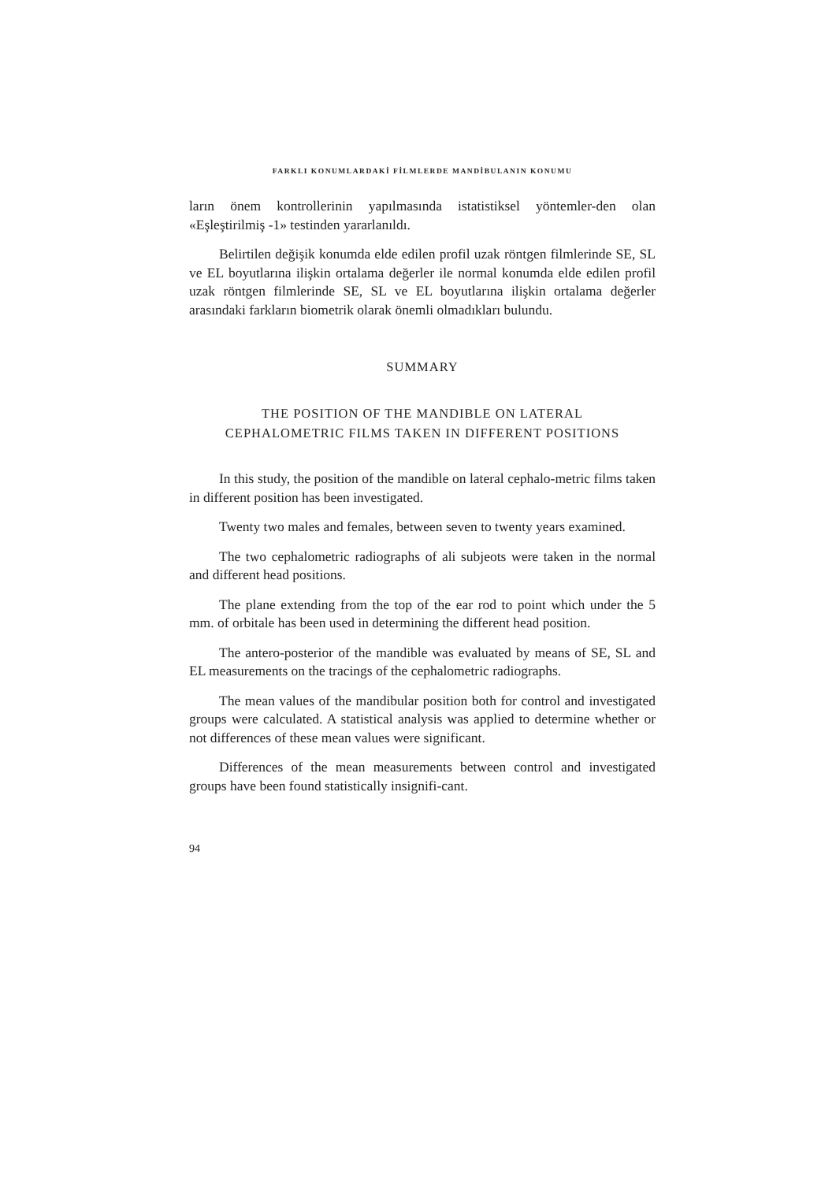FARKLI KONUMLARDAKİ FİLMLERDE MANDİBULANIN KONUMU
ların önem kontrollerinin yapılmasında istatistiksel yöntemler-den olan «Eşleştirilmiş -1» testinden yararlanıldı.
Belirtilen değişik konumda elde edilen profil uzak röntgen filmlerinde SE, SL ve EL boyutlarına ilişkin ortalama değerler ile normal konumda elde edilen profil uzak röntgen filmlerinde SE, SL ve EL boyutlarına ilişkin ortalama değerler arasındaki farkların biometrik olarak önemli olmadıkları bulundu.
SUMMARY
THE POSITION OF THE MANDIBLE ON LATERAL
CEPHALOMETRIC FILMS TAKEN IN DIFFERENT POSITIONS
In this study, the position of the mandible on lateral cephalo-metric films taken in different position has been investigated.
Twenty two males and females, between seven to twenty years examined.
The two cephalometric radiographs of ali subjeots were taken in the normal and different head positions.
The plane extending from the top of the ear rod to point which under the 5 mm. of orbitale has been used in determining the different head position.
The antero-posterior of the mandible was evaluated by means of SE, SL and EL measurements on the tracings of the cephalometric radiographs.
The mean values of the mandibular position both for control and investigated groups were calculated. A statistical analysis was applied to determine whether or not differences of these mean values were significant.
Differences of the mean measurements between control and investigated groups have been found statistically insignifi-cant.
94